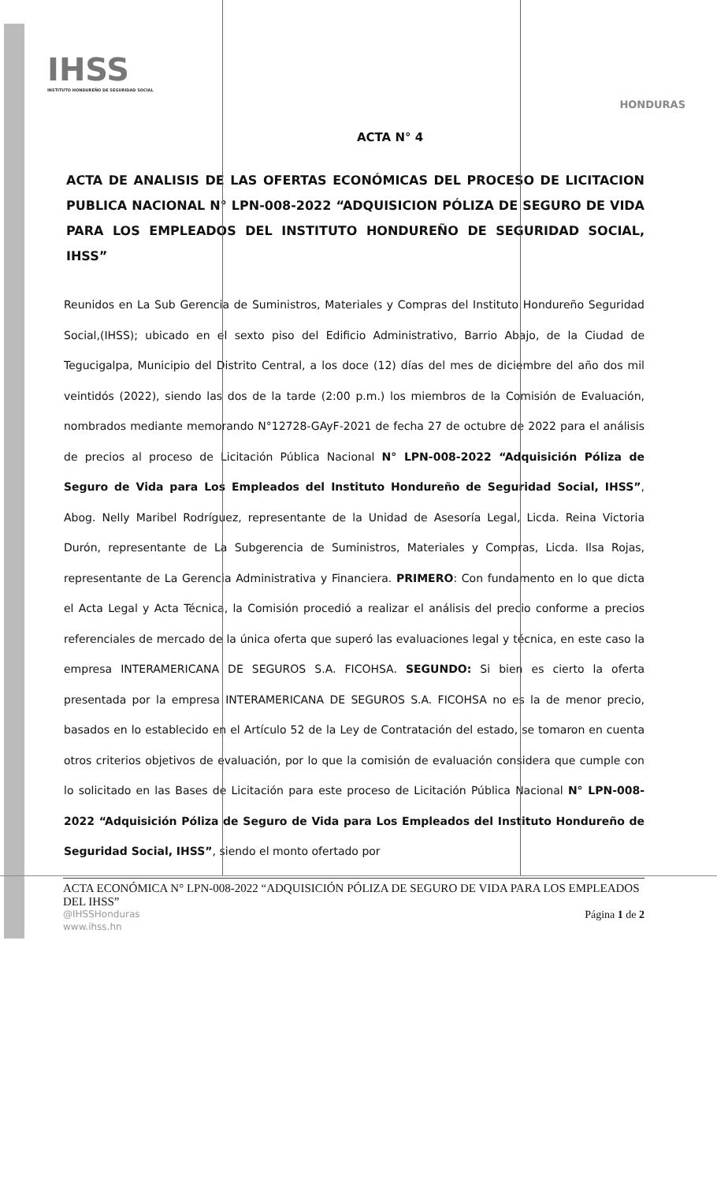IHSS
INSTITUTO HONDUREÑO DE SEGURIDAD SOCIAL
HONDURAS
ACTA N° 4
ACTA DE ANALISIS DE LAS OFERTAS ECONÓMICAS DEL PROCESO DE LICITACION PUBLICA NACIONAL N° LPN-008-2022 “ADQUISICION PÓLIZA DE SEGURO DE VIDA PARA LOS EMPLEADOS DEL INSTITUTO HONDUREÑO DE SEGURIDAD SOCIAL, IHSS”
Reunidos en La Sub Gerencia de Suministros, Materiales y Compras del Instituto Hondureño Seguridad Social,(IHSS); ubicado en el sexto piso del Edificio Administrativo, Barrio Abajo, de la Ciudad de Tegucigalpa, Municipio del Distrito Central, a los doce (12) días del mes de diciembre del año dos mil veintidós (2022), siendo las dos de la tarde (2:00 p.m.) los miembros de la Comisión de Evaluación, nombrados mediante memorando N°12728-GAyF-2021 de fecha 27 de octubre de 2022 para el análisis de precios al proceso de Licitación Pública Nacional N° LPN-008-2022 “Adquisición Póliza de Seguro de Vida para Los Empleados del Instituto Hondureño de Seguridad Social, IHSS”, Abog. Nelly Maribel Rodríguez, representante de la Unidad de Asesoría Legal, Licda. Reina Victoria Durón, representante de La Subgerencia de Suministros, Materiales y Compras, Licda. Ilsa Rojas, representante de La Gerencia Administrativa y Financiera. PRIMERO: Con fundamento en lo que dicta el Acta Legal y Acta Técnica, la Comisión procedió a realizar el análisis del precio conforme a precios referenciales de mercado de la única oferta que superó las evaluaciones legal y técnica, en este caso la empresa INTERAMERICANA DE SEGUROS S.A. FICOHSA. SEGUNDO: Si bien es cierto la oferta presentada por la empresa INTERAMERICANA DE SEGUROS S.A. FICOHSA no es la de menor precio, basados en lo establecido en el Artículo 52 de la Ley de Contratación del estado, se tomaron en cuenta otros criterios objetivos de evaluación, por lo que la comisión de evaluación considera que cumple con lo solicitado en las Bases de Licitación para este proceso de Licitación Pública Nacional N° LPN-008-2022 “Adquisición Póliza de Seguro de Vida para Los Empleados del Instituto Hondureño de Seguridad Social, IHSS”, siendo el monto ofertado por
ACTA ECONÓMICA N° LPN-008-2022 “ADQUISICIÓN PÓLIZA DE SEGURO DE VIDA PARA LOS EMPLEADOS DEL IHSS”
@IHSSHonduras Página 1 de 2
www.ihss.hn